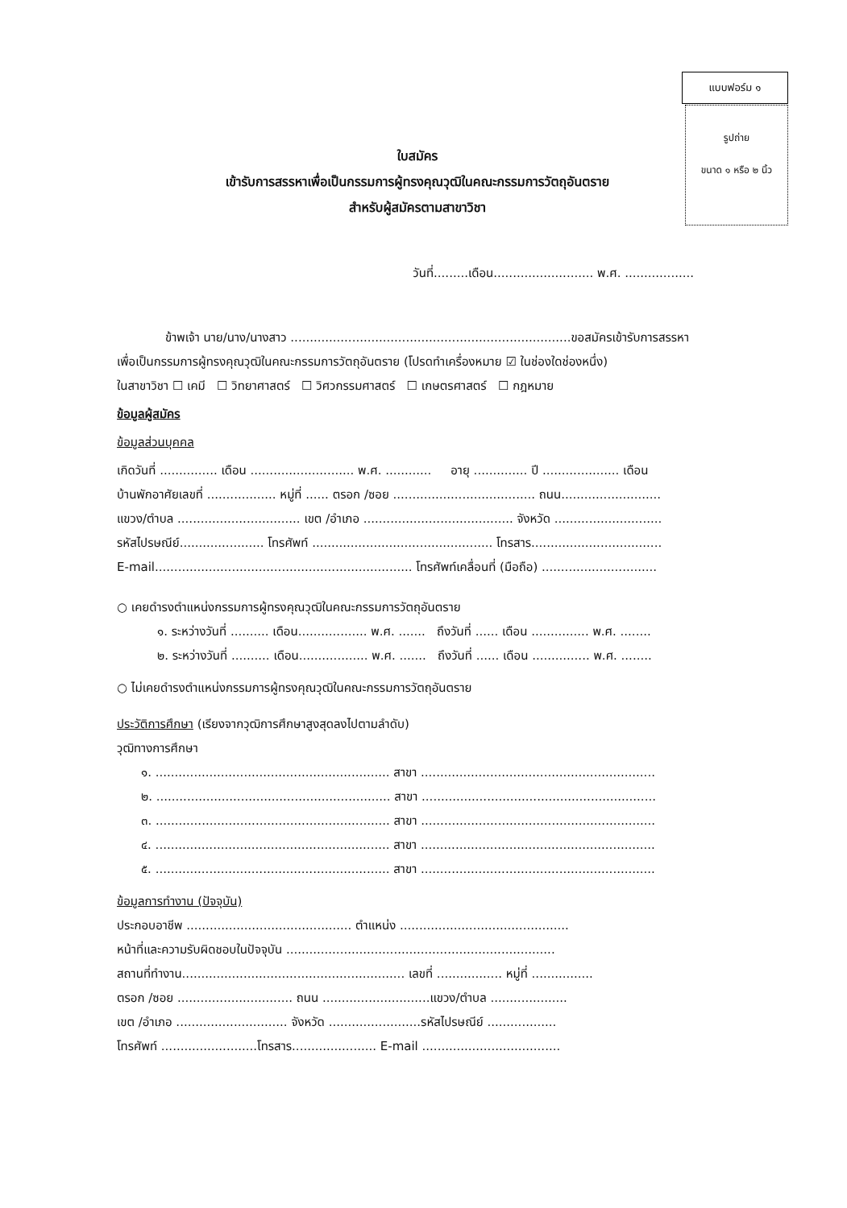แบบฟอร์ม ๑
รูปถ่าย
ขนาด ๑ หรือ ๒ นิ้ว
ใบสมัคร
เข้ารับการสรรหาเพื่อเป็นกรรมการผู้ทรงคุณวุฒิในคณะกรรมการวัตถุอันตราย
สำหรับผู้สมัครตามสาขาวิชา
วันที่.........เดือน.......................... พ.ศ. ..................
ข้าพเจ้า นาย/นาง/นางสาว .........................................................................ขอสมัครเข้ารับการสรรหา
เพื่อเป็นกรรมการผู้ทรงคุณวุฒิในคณะกรรมการวัตถุอันตราย (โปรดทำเครื่องหมาย ☑ ในช่องใดช่องหนึ่ง)
ในสาขาวิชา ☐ เคมี ☐ วิทยาศาสตร์ ☐ วิศวกรรมศาสตร์ ☐ เกษตรศาสตร์ ☐ กฎหมาย
ข้อมูลผู้สมัคร
ข้อมูลส่วนบุคคล
เกิดวันที่ ............... เดือน ........................... พ.ศ. ............ อายุ .............. ปี .................... เดือน
บ้านพักอาศัยเลขที่ .................. หมู่ที่ ...... ตรอก /ซอย ..................................... ถนน..........................
แขวง/ตำบล ................................ เขต /อำเภอ ....................................... จังหวัด ............................
รหัสไปรษณีย์...................... โทรศัพท์ ............................................... โทรสาร..................................
E-mail................................................................... โทรศัพท์เคลื่อนที่ (มือถือ) ..............................
○ เคยดำรงตำแหน่งกรรมการผู้ทรงคุณวุฒิในคณะกรรมการวัตถุอันตราย
๑. ระหว่างวันที่ .......... เดือน.................. พ.ศ. ....... ถึงวันที่ ...... เดือน ............... พ.ศ. ........
๒. ระหว่างวันที่ .......... เดือน.................. พ.ศ. ....... ถึงวันที่ ...... เดือน ............... พ.ศ. ........
○ ไม่เคยดำรงตำแหน่งกรรมการผู้ทรงคุณวุฒิในคณะกรรมการวัตถุอันตราย
ประวัติการศึกษา (เรียงจากวุฒิการศึกษาสูงสุดลงไปตามลำดับ)
วุฒิทางการศึกษา
๑. ............................................................. สาขา .............................................................
๒. ............................................................. สาขา .............................................................
๓. ............................................................. สาขา .............................................................
๔. ............................................................. สาขา .............................................................
๕. ............................................................. สาขา .............................................................
ข้อมูลการทำงาน (ปัจจุบัน)
ประกอบอาชีพ ........................................... ตำแหน่ง ............................................
หน้าที่และความรับผิดชอบในปัจจุบัน ......................................................................
สถานที่ทำงาน.......................................................... เลขที่ ................. หมู่ที่ ................
ตรอก /ซอย .............................. ถนน ............................แขวง/ตำบล ....................
เขต /อำเภอ ............................. จังหวัด ........................รหัสไปรษณีย์ ..................
โทรศัพท์ .........................โทรสาร...................... E-mail ....................................